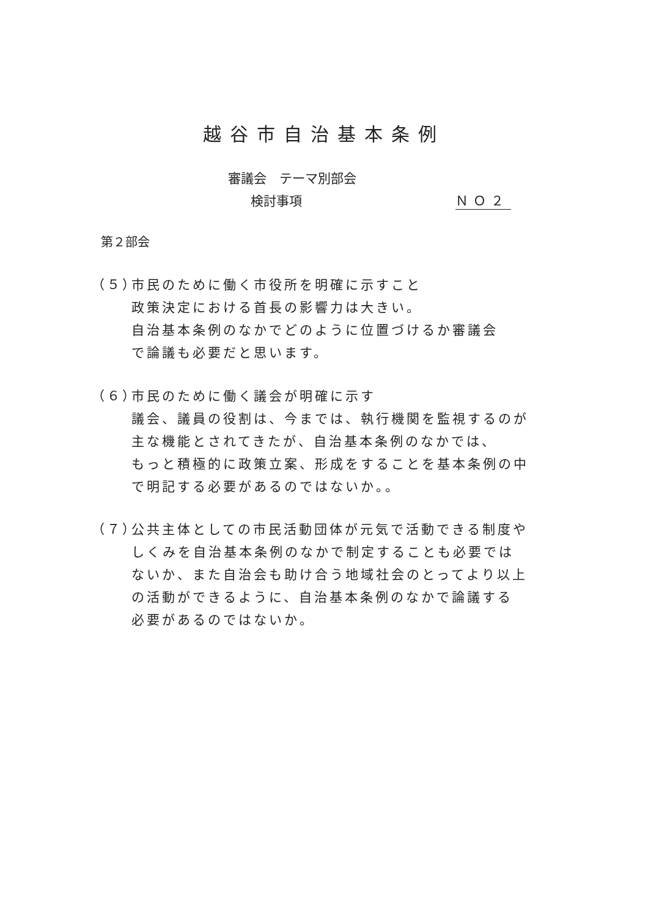越谷市自治基本条例
審議会　テーマ別部会
検討事項 ＮＯ２
第２部会
（５） 市民のために働く市役所を明確に示すこと
政策決定における首長の影響力は大きい。
自治基本条例のなかでどのように位置づけるか審議会
で論議も必要だと思います。
（６） 市民のために働く議会が明確に示す
議会、議員の役割は、今までは、執行機関を監視するのが
主な機能とされてきたが、自治基本条例のなかでは、
もっと積極的に政策立案、形成をすることを基本条例の中
で明記する必要があるのではないか。。
（７） 公共主体としての市民活動団体が元気で活動できる制度や
しくみを自治基本条例のなかで制定することも必要では
ないか、また自治会も助け合う地域社会のとってより以上
の活動ができるように、自治基本条例のなかで論議する
必要があるのではないか。